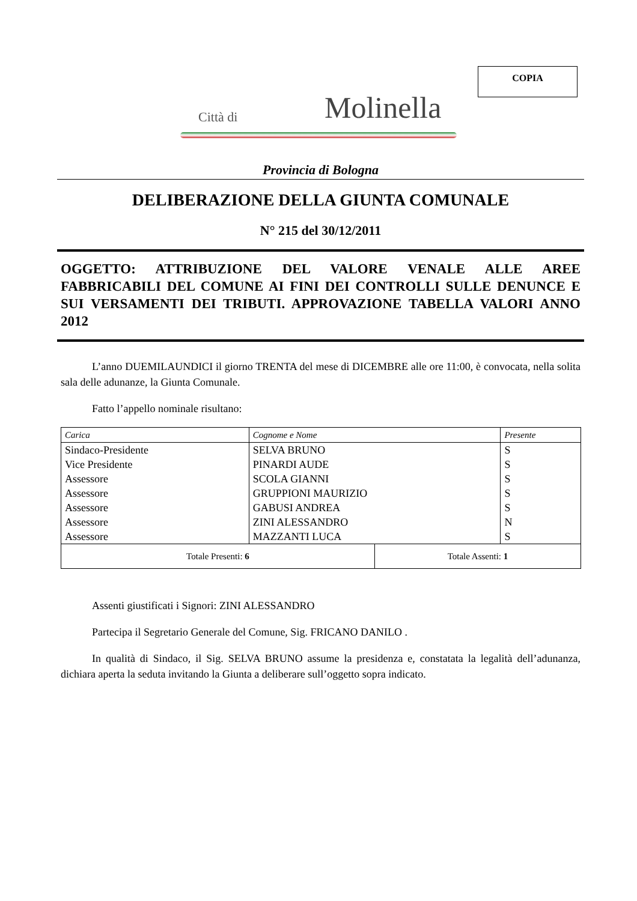COPIA
Città di Molinella
Provincia di Bologna
DELIBERAZIONE DELLA GIUNTA COMUNALE
N° 215 del 30/12/2011
OGGETTO: ATTRIBUZIONE DEL VALORE VENALE ALLE AREE FABBRICABILI DEL COMUNE AI FINI DEI CONTROLLI SULLE DENUNCE E SUI VERSAMENTI DEI TRIBUTI. APPROVAZIONE TABELLA VALORI ANNO 2012
L’anno DUEMILAUNDICI il giorno TRENTA del mese di DICEMBRE alle ore 11:00, è convocata, nella solita sala delle adunanze, la Giunta Comunale.
Fatto l’appello nominale risultano:
| Carica | Cognome e Nome | | Presente |
| Sindaco-Presidente | SELVA BRUNO | | S |
| Vice Presidente | PINARDI AUDE | | S |
| Assessore | SCOLA GIANNI | | S |
| Assessore | GRUPPIONI MAURIZIO | | S |
| Assessore | GABUSI ANDREA | | S |
| Assessore | ZINI ALESSANDRO | | N |
| Assessore | MAZZANTI LUCA | | S |
| Totale Presenti: 6 | | Totale Assenti: 1 | |
Assenti giustificati i Signori: ZINI ALESSANDRO
Partecipa il Segretario Generale del Comune, Sig. FRICANO DANILO .
In qualità di Sindaco, il Sig. SELVA BRUNO assume la presidenza e, constatata la legalità dell’adunanza, dichiara aperta la seduta invitando la Giunta a deliberare sull’oggetto sopra indicato.